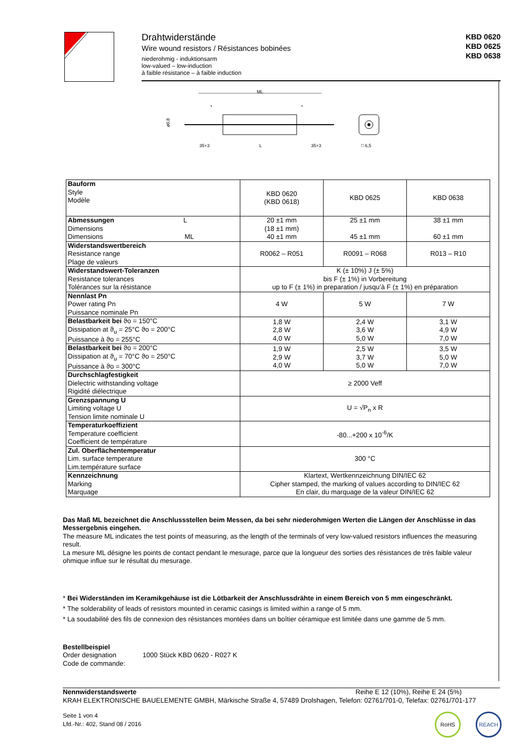Drahtwiderstände
Wire wound resistors / Résistances bobinées
niederohmig - induktionsarm
low-valued – low-induction
à faible résistance – à faible induction
KBD 0620
KBD 0625
KBD 0638
ML
ø0,8
35+3
L
35+3
*
*
□ 6,5
| Bauform Style Modèle | KBD 0620 (KBD 0618) | KBD 0625 | KBD 0638 |
| Abmessungen L Dimensions Dimensions ML | 20 ±1 mm (18 ±1 mm) 40 ±1 mm | 25 ±1 mm 45 ±1 mm | 38 ±1 mm 60 ±1 mm |
| Widerstandswertbereich Resistance range Plage de valeurs | R0062 – R051 | R0091 – R068 | R013 – R10 |
| Widerstandswert-Toleranzen Resistance tolerances Tolérances sur la résistance | K (± 10%) J (± 5%) bis F (± 1%) in Vorbereitung up to F (± 1%) in preparation / jusqu’à F (± 1%) en préparation | | |
| Nennlast Pn Power rating Pn Puissance nominale Pn | 4 W | 5 W | 7 W |
| Belastbarkeit bei ϑo = 150°C Dissipation at ϑ<sub>u</sub> = 25°C ϑo = 200°C Puissance à ϑo = 255°C | 1,8 W 2,8 W 4,0 W | 2,4 W 3,6 W 5,0 W | 3,1 W 4,9 W 7,0 W |
| Belastbarkeit bei ϑo = 200°C Dissipation at ϑ<sub>u</sub> = 70°C ϑo = 250°C Puissance à ϑo = 300°C | 1,9 W 2,9 W 4,0 W | 2,5 W 3,7 W 5,0 W | 3,5 W 5,0 W 7,0 W |
| Durchschlagfestigkeit Dielectric withstanding voltage Rigidité diélectrique | ≥ 2000 Veff | | |
| Grenzspannung U Limiting voltage U Tension limite nominale U | U = √P<sub>n</sub> x R | | |
| Temperaturkoeffizient Temperature coefficient Coefficient de température | -80...+200 x 10<sup>-6</sup>/K | | |
| Zul. Oberflächentemperatur Lim. surface temperature Lim.température surface | 300 °C | | |
| Kennzeichnung Marking Marquage | Klartext, Wertkennzeichnung DIN/IEC 62 Cipher stamped, the marking of values according to DIN/IEC 62 En clair, du marquage de la valeur DIN/IEC 62 | | |
Das Maß ML bezeichnet die Anschlussstellen beim Messen, da bei sehr niederohmigen Werten die Längen der Anschlüsse in das Messergebnis eingehen.
The measure ML indicates the test points of measuring, as the length of the terminals of very low-valued resistors influences the measuring result.
La mesure ML désigne les points de contact pendant le mesurage, parce que la longueur des sorties des résistances de très faible valeur ohmique influe sur le résultat du mesurage.
* Bei Widerständen im Keramikgehäuse ist die Lötbarkeit der Anschlussdrähte in einem Bereich von 5 mm eingeschränkt.
* The solderability of leads of resistors mounted in ceramic casings is limited within a range of 5 mm.
* La soudabilité des fils de connexion des résistances montées dans un boîtier céramique est limitée dans une gamme de 5 mm.
Bestellbeispiel
Order designation
Code de commande:
1000 Stück KBD 0620 - R027 K
Nennwiderstandswerte Reihe E 12 (10%), Reihe E 24 (5%)
KRAH ELEKTRONISCHE BAUELEMENTE GMBH, Märkische Straße 4, 57489 Drolshagen, Telefon: 02761/701-0, Telefax: 02761/701-177
Seite 1 von 4
Lfd.-Nr.: 402, Stand 08 / 2016
RoHS REACH